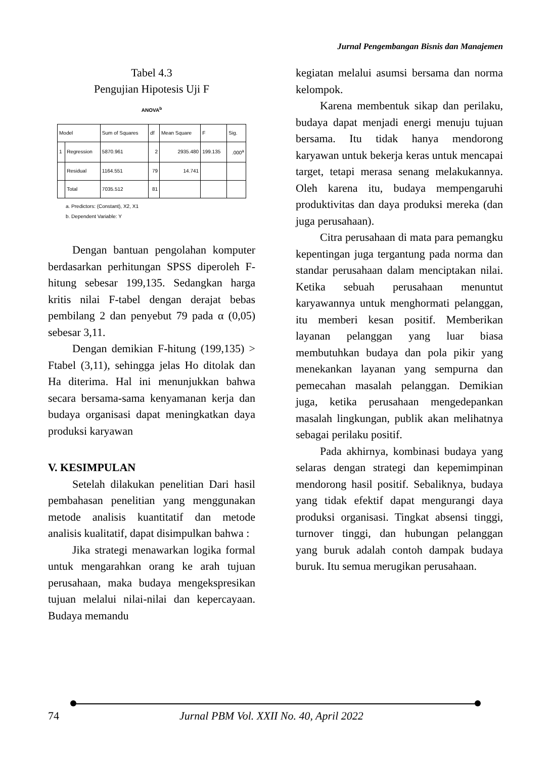Jurnal Pengembangan Bisnis dan Manajemen
Tabel 4.3
Pengujian Hipotesis Uji F
ANOVA<sup>b</sup>
| Model | | Sum of Squares | df | Mean Square | F | Sig. |
| --- | --- | --- | --- | --- | --- | --- |
| 1 | Regression | 5870.961 | 2 | 2935.480 | 199.135 | .000<sup>a</sup> |
| | Residual | 1164.551 | 79 | 14.741 | | |
| | Total | 7035.512 | 81 | | | |
a. Predictors: (Constant), X2, X1
b. Dependent Variable: Y
Dengan bantuan pengolahan komputer berdasarkan perhitungan SPSS diperoleh F-hitung sebesar 199,135. Sedangkan harga kritis nilai F-tabel dengan derajat bebas pembilang 2 dan penyebut 79 pada α (0,05) sebesar 3,11.
Dengan demikian F-hitung (199,135) > Ftabel (3,11), sehingga jelas Ho ditolak dan Ha diterima. Hal ini menunjukkan bahwa secara bersama-sama kenyamanan kerja dan budaya organisasi dapat meningkatkan daya produksi karyawan
V. KESIMPULAN
Setelah dilakukan penelitian Dari hasil pembahasan penelitian yang menggunakan metode analisis kuantitatif dan metode analisis kualitatif, dapat disimpulkan bahwa :
Jika strategi menawarkan logika formal untuk mengarahkan orang ke arah tujuan perusahaan, maka budaya mengekspresikan tujuan melalui nilai-nilai dan kepercayaan. Budaya memandu
kegiatan melalui asumsi bersama dan norma kelompok.
Karena membentuk sikap dan perilaku, budaya dapat menjadi energi menuju tujuan bersama. Itu tidak hanya mendorong karyawan untuk bekerja keras untuk mencapai target, tetapi merasa senang melakukannya. Oleh karena itu, budaya mempengaruhi produktivitas dan daya produksi mereka (dan juga perusahaan).
Citra perusahaan di mata para pemangku kepentingan juga tergantung pada norma dan standar perusahaan dalam menciptakan nilai. Ketika sebuah perusahaan menuntut karyawannya untuk menghormati pelanggan, itu memberi kesan positif. Memberikan layanan pelanggan yang luar biasa membutuhkan budaya dan pola pikir yang menekankan layanan yang sempurna dan pemecahan masalah pelanggan. Demikian juga, ketika perusahaan mengedepankan masalah lingkungan, publik akan melihatnya sebagai perilaku positif.
Pada akhirnya, kombinasi budaya yang selaras dengan strategi dan kepemimpinan mendorong hasil positif. Sebaliknya, budaya yang tidak efektif dapat mengurangi daya produksi organisasi. Tingkat absensi tinggi, turnover tinggi, dan hubungan pelanggan yang buruk adalah contoh dampak budaya buruk. Itu semua merugikan perusahaan.
74 Jurnal PBM Vol. XXII No. 40, April 2022